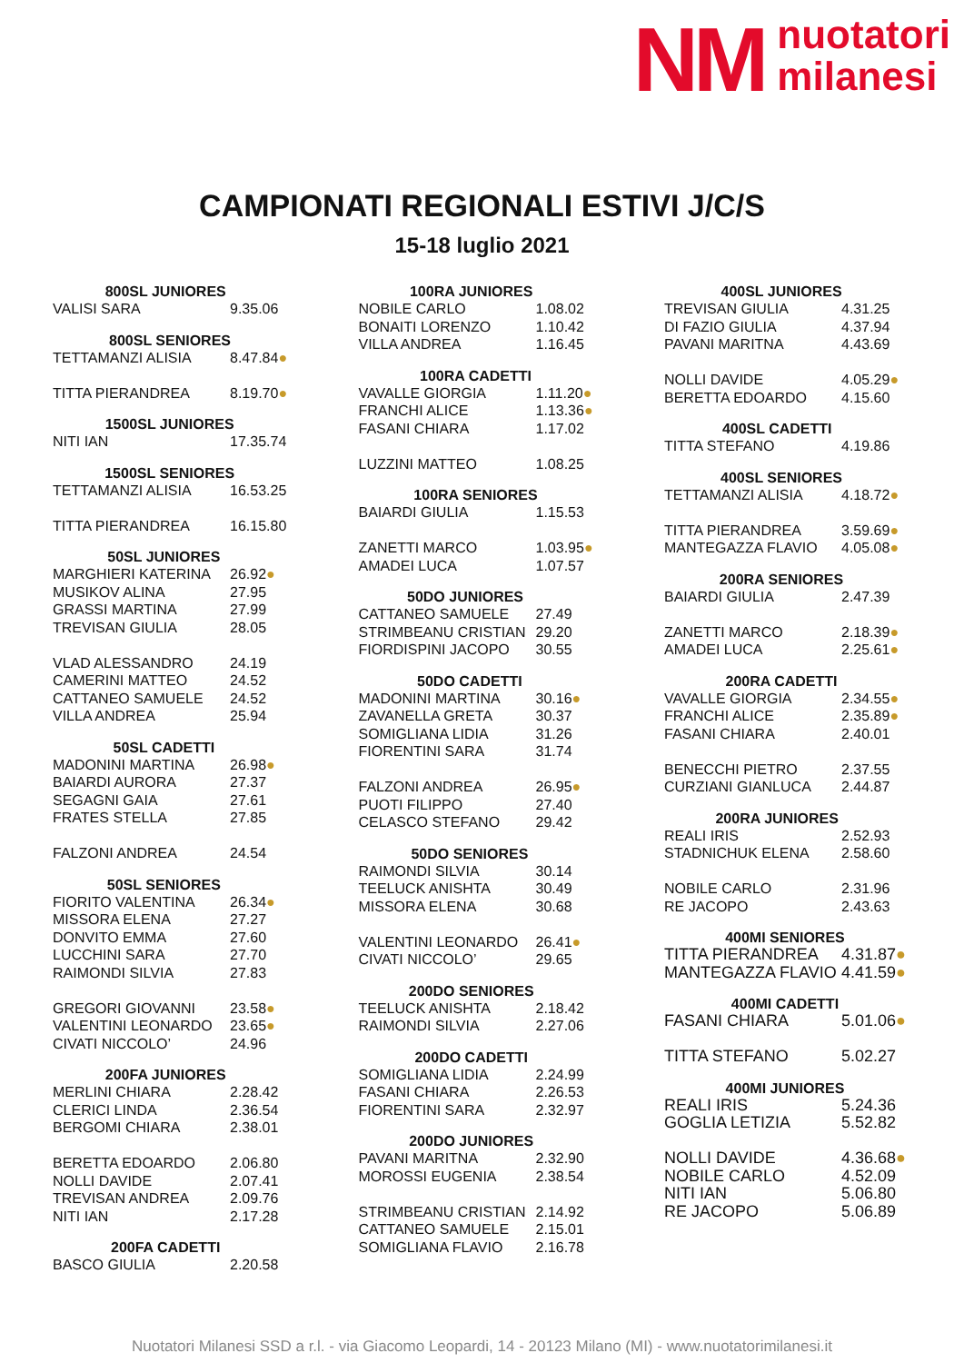NM
nuotatori
milanesi
CAMPIONATI REGIONALI ESTIVI J/C/S
15-18 luglio 2021
| 800SL JUNIORES | |
| --- | --- |
| VALISI SARA | 9.35.06 |
| 800SL SENIORES | |
| --- | --- |
| TETTAMANZI ALISIA | 8.47.84 ● |
| TITTA PIERANDREA | 8.19.70 ● |
| 1500SL JUNIORES | |
| --- | --- |
| NITI IAN | 17.35.74 |
| 1500SL SENIORES | |
| --- | --- |
| TETTAMANZI ALISIA | 16.53.25 |
| TITTA PIERANDREA | 16.15.80 |
| 50SL JUNIORES | |
| --- | --- |
| MARGHIERI KATERINA | 26.92 ● |
| MUSIKOV ALINA | 27.95 |
| GRASSI MARTINA | 27.99 |
| TREVISAN GIULIA | 28.05 |
| VLAD ALESSANDRO | 24.19 |
| CAMERINI MATTEO | 24.52 |
| CATTANEO SAMUELE | 24.52 |
| VILLA ANDREA | 25.94 |
| 50SL CADETTI | |
| --- | --- |
| MADONINI MARTINA | 26.98 ● |
| BAIARDI AURORA | 27.37 |
| SEGAGNI GAIA | 27.61 |
| FRATES STELLA | 27.85 |
| FALZONI ANDREA | 24.54 |
| 50SL SENIORES | |
| --- | --- |
| FIORITO VALENTINA | 26.34 ● |
| MISSORA ELENA | 27.27 |
| DONVITO EMMA | 27.60 |
| LUCCHINI SARA | 27.70 |
| RAIMONDI SILVIA | 27.83 |
| GREGORI GIOVANNI | 23.58 ● |
| VALENTINI LEONARDO | 23.65 ● |
| CIVATI NICCOLO’ | 24.96 |
| 200FA JUNIORES | |
| --- | --- |
| MERLINI CHIARA | 2.28.42 |
| CLERICI LINDA | 2.36.54 |
| BERGOMI CHIARA | 2.38.01 |
| BERETTA EDOARDO | 2.06.80 |
| NOLLI DAVIDE | 2.07.41 |
| TREVISAN ANDREA | 2.09.76 |
| NITI IAN | 2.17.28 |
| 200FA CADETTI | |
| --- | --- |
| BASCO GIULIA | 2.20.58 |
| 100RA JUNIORES | |
| --- | --- |
| NOBILE CARLO | 1.08.02 |
| BONAITI LORENZO | 1.10.42 |
| VILLA ANDREA | 1.16.45 |
| 100RA CADETTI | |
| --- | --- |
| VAVALLE GIORGIA | 1.11.20 ● |
| FRANCHI ALICE | 1.13.36 ● |
| FASANI CHIARA | 1.17.02 |
| LUZZINI MATTEO | 1.08.25 |
| 100RA SENIORES | |
| --- | --- |
| BAIARDI GIULIA | 1.15.53 |
| ZANETTI MARCO | 1.03.95 ● |
| AMADEI LUCA | 1.07.57 |
| 50DO JUNIORES | |
| --- | --- |
| CATTANEO SAMUELE | 27.49 |
| STRIMBEANU CRISTIAN | 29.20 |
| FIORDISPINI JACOPO | 30.55 |
| 50DO CADETTI | |
| --- | --- |
| MADONINI MARTINA | 30.16 ● |
| ZAVANELLA GRETA | 30.37 |
| SOMIGLIANA LIDIA | 31.26 |
| FIORENTINI SARA | 31.74 |
| FALZONI ANDREA | 26.95 ● |
| PUOTI FILIPPO | 27.40 |
| CELASCO STEFANO | 29.42 |
| 50DO SENIORES | |
| --- | --- |
| RAIMONDI SILVIA | 30.14 |
| TEELUCK ANISHTA | 30.49 |
| MISSORA ELENA | 30.68 |
| VALENTINI LEONARDO | 26.41 ● |
| CIVATI NICCOLO’ | 29.65 |
| 200DO SENIORES | |
| --- | --- |
| TEELUCK ANISHTA | 2.18.42 |
| RAIMONDI SILVIA | 2.27.06 |
| 200DO CADETTI | |
| --- | --- |
| SOMIGLIANA LIDIA | 2.24.99 |
| FASANI CHIARA | 2.26.53 |
| FIORENTINI SARA | 2.32.97 |
| 200DO JUNIORES | |
| --- | --- |
| PAVANI MARITNA | 2.32.90 |
| MOROSSI EUGENIA | 2.38.54 |
| STRIMBEANU CRISTIAN | 2.14.92 |
| CATTANEO SAMUELE | 2.15.01 |
| SOMIGLIANA FLAVIO | 2.16.78 |
| 400SL JUNIORES | |
| --- | --- |
| TREVISAN GIULIA | 4.31.25 |
| DI FAZIO GIULIA | 4.37.94 |
| PAVANI MARITNA | 4.43.69 |
| NOLLI DAVIDE | 4.05.29 ● |
| BERETTA EDOARDO | 4.15.60 |
| 400SL CADETTI | |
| --- | --- |
| TITTA STEFANO | 4.19.86 |
| 400SL SENIORES | |
| --- | --- |
| TETTAMANZI ALISIA | 4.18.72 ● |
| TITTA PIERANDREA | 3.59.69 ● |
| MANTEGAZZA FLAVIO | 4.05.08 ● |
| 200RA SENIORES | |
| --- | --- |
| BAIARDI GIULIA | 2.47.39 |
| ZANETTI MARCO | 2.18.39 ● |
| AMADEI LUCA | 2.25.61 ● |
| 200RA CADETTI | |
| --- | --- |
| VAVALLE GIORGIA | 2.34.55 ● |
| FRANCHI ALICE | 2.35.89 ● |
| FASANI CHIARA | 2.40.01 |
| BENECCHI PIETRO | 2.37.55 |
| CURZIANI GIANLUCA | 2.44.87 |
| 200RA JUNIORES | |
| --- | --- |
| REALI IRIS | 2.52.93 |
| STADNICHUK ELENA | 2.58.60 |
| NOBILE CARLO | 2.31.96 |
| RE JACOPO | 2.43.63 |
| 400MI SENIORES | |
| --- | --- |
| TITTA PIERANDREA | 4.31.87 ● |
| MANTEGAZZA FLAVIO | 4.41.59 ● |
| 400MI CADETTI | |
| --- | --- |
| FASANI CHIARA | 5.01.06 ● |
| TITTA STEFANO | 5.02.27 |
| 400MI JUNIORES | |
| --- | --- |
| REALI IRIS | 5.24.36 |
| GOGLIA LETIZIA | 5.52.82 |
| NOLLI DAVIDE | 4.36.68 ● |
| NOBILE CARLO | 4.52.09 |
| NITI IAN | 5.06.80 |
| RE JACOPO | 5.06.89 |
Nuotatori Milanesi SSD a r.l. - via Giacomo Leopardi, 14 - 20123 Milano (MI) - www.nuotatorimilanesi.it